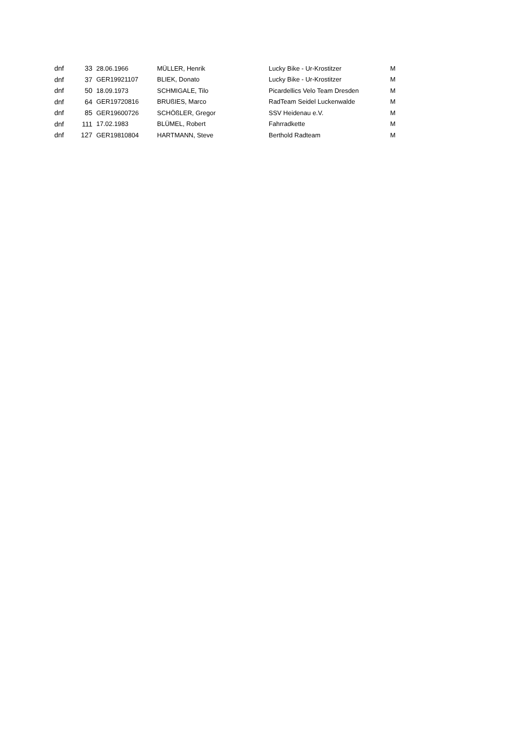| dnf | 33 | 28.06.1966 | MÜLLER, Henrik | Lucky Bike - Ur-Krostitzer | M |
| dnf | 37 | GER19921107 | BLIEK, Donato | Lucky Bike - Ur-Krostitzer | M |
| dnf | 50 | 18.09.1973 | SCHMIGALE, Tilo | Picardellics Velo Team Dresden | M |
| dnf | 64 | GER19720816 | BRUßIES, Marco | RadTeam Seidel Luckenwalde | M |
| dnf | 85 | GER19600726 | SCHÖßLER, Gregor | SSV Heidenau e.V. | M |
| dnf | 111 | 17.02.1983 | BLÜMEL, Robert | Fahrradkette | M |
| dnf | 127 | GER19810804 | HARTMANN, Steve | Berthold Radteam | M |